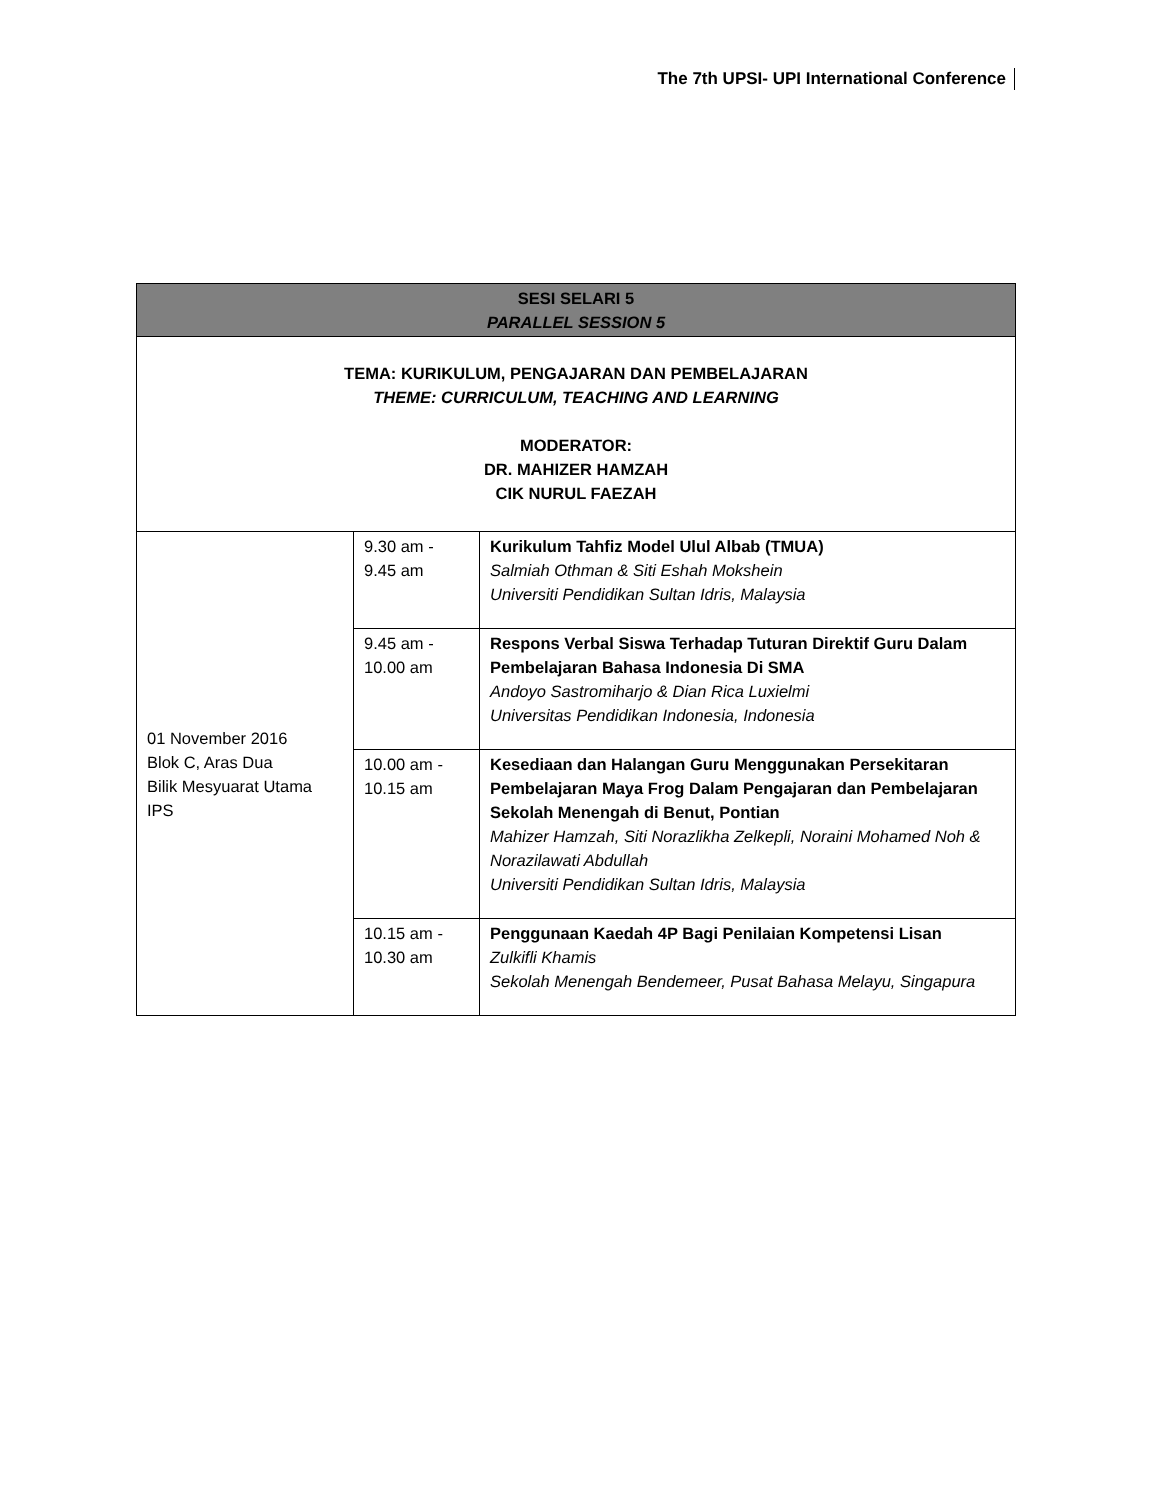The 7th UPSI- UPI International Conference
| SESI SELARI 5 PARALLEL SESSION 5 | | |
| --- | --- | --- |
| TEMA: KURIKULUM, PENGAJARAN DAN PEMBELAJARAN THEME: CURRICULUM, TEACHING AND LEARNING MODERATOR: DR. MAHIZER HAMZAH CIK NURUL FAEZAH | | |
| 01 November 2016 Blok C, Aras Dua Bilik Mesyuarat Utama IPS | 9.30 am - 9.45 am | Kurikulum Tahfiz Model Ulul Albab (TMUA) Salmiah Othman & Siti Eshah Mokshein Universiti Pendidikan Sultan Idris, Malaysia |
| | 9.45 am - 10.00 am | Respons Verbal Siswa Terhadap Tuturan Direktif Guru Dalam Pembelajaran Bahasa Indonesia Di SMA Andoyo Sastromiharjo & Dian Rica Luxielmi Universitas Pendidikan Indonesia, Indonesia |
| | 10.00 am - 10.15 am | Kesediaan dan Halangan Guru Menggunakan Persekitaran Pembelajaran Maya Frog Dalam Pengajaran dan Pembelajaran Sekolah Menengah di Benut, Pontian Mahizer Hamzah, Siti Norazlikha Zelkepli, Noraini Mohamed Noh & Norazilawati Abdullah Universiti Pendidikan Sultan Idris, Malaysia |
| | 10.15 am - 10.30 am | Penggunaan Kaedah 4P Bagi Penilaian Kompetensi Lisan Zulkifli Khamis Sekolah Menengah Bendemeer, Pusat Bahasa Melayu, Singapura |